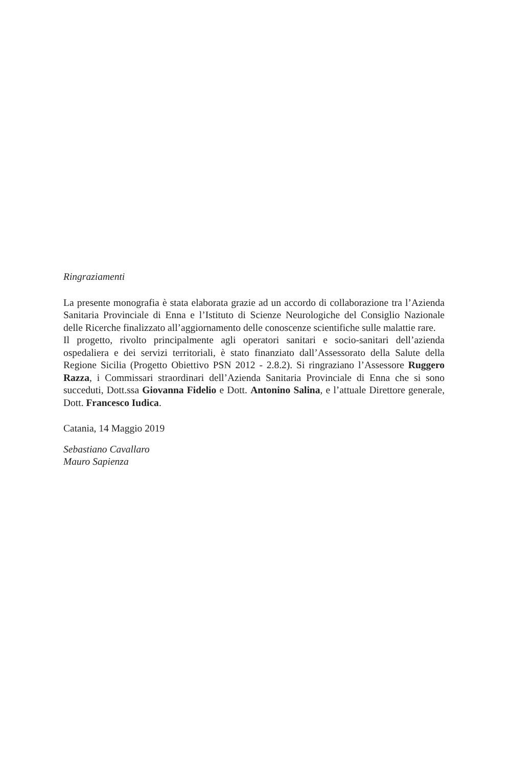Ringraziamenti
La presente monografia è stata elaborata grazie ad un accordo di collaborazione tra l’Azienda Sanitaria Provinciale di Enna e l’Istituto di Scienze Neurologiche del Consiglio Nazionale delle Ricerche finalizzato all’aggiornamento delle conoscenze scientifiche sulle malattie rare.
Il progetto, rivolto principalmente agli operatori sanitari e socio-sanitari dell’azienda ospedaliera e dei servizi territoriali, è stato finanziato dall’Assessorato della Salute della Regione Sicilia (Progetto Obiettivo PSN 2012 - 2.8.2). Si ringraziano l’Assessore Ruggero Razza, i Commissari straordinari dell’Azienda Sanitaria Provinciale di Enna che si sono succeduti, Dott.ssa Giovanna Fidelio e Dott. Antonino Salina, e l’attuale Direttore generale, Dott. Francesco Iudica.
Catania, 14 Maggio 2019
Sebastiano Cavallaro
Mauro Sapienza